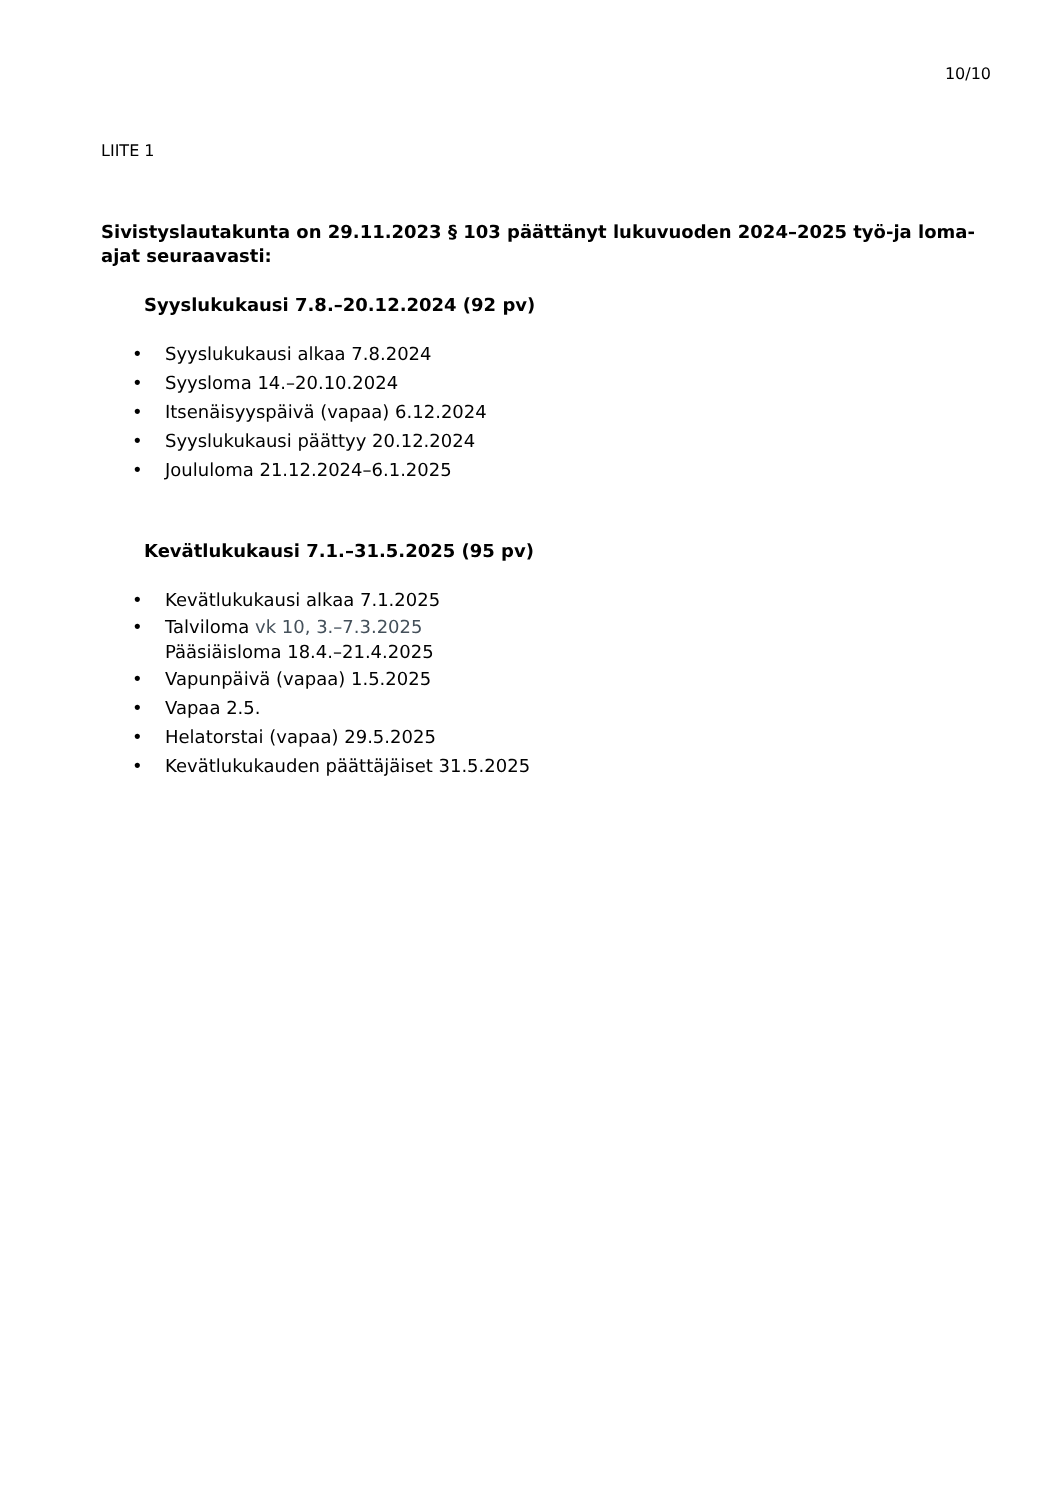10/10
LIITE 1
Sivistyslautakunta on 29.11.2023 § 103 päättänyt lukuvuoden 2024–2025 työ-ja loma-ajat seuraavasti:
Syyslukukausi 7.8.–20.12.2024 (92 pv)
• Syyslukukausi alkaa 7.8.2024
• Syysloma 14.–20.10.2024
• Itsenäisyyspäivä (vapaa) 6.12.2024
• Syyslukukausi päättyy 20.12.2024
• Joululoma 21.12.2024–6.1.2025
Kevätlukukausi 7.1.–31.5.2025 (95 pv)
• Kevätlukukausi alkaa 7.1.2025
• Talviloma vk 10, 3.–7.3.2025
Pääsiäisloma 18.4.–21.4.2025
• Vapunpäivä (vapaa) 1.5.2025
• Vapaa 2.5.
• Helatorstai (vapaa) 29.5.2025
• Kevätlukukauden päättäjäiset 31.5.2025